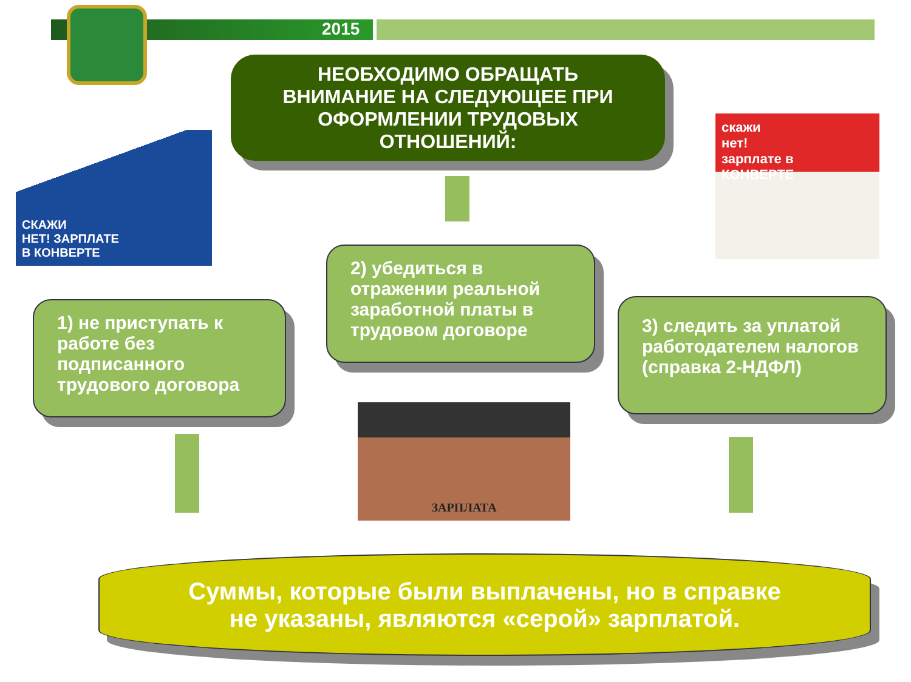2015
НЕОБХОДИМО ОБРАЩАТЬ
ВНИМАНИЕ НА СЛЕДУЮЩЕЕ ПРИ
ОФОРМЛЕНИИ ТРУДОВЫХ
ОТНОШЕНИЙ:
СКАЖИ
НЕТ! ЗАРПЛАТЕ
В КОНВЕРТЕ
скажи
нет!
зарплате в
КОНВЕРТЕ
1) не приступать к работе без подписанного трудового договора
2) убедиться в отражении реальной заработной платы в трудовом договоре
3) следить за уплатой работодателем налогов (справка 2-НДФЛ)
ЗАРПЛАТА
Суммы, которые были выплачены, но в справке
не указаны, являются «серой» зарплатой.